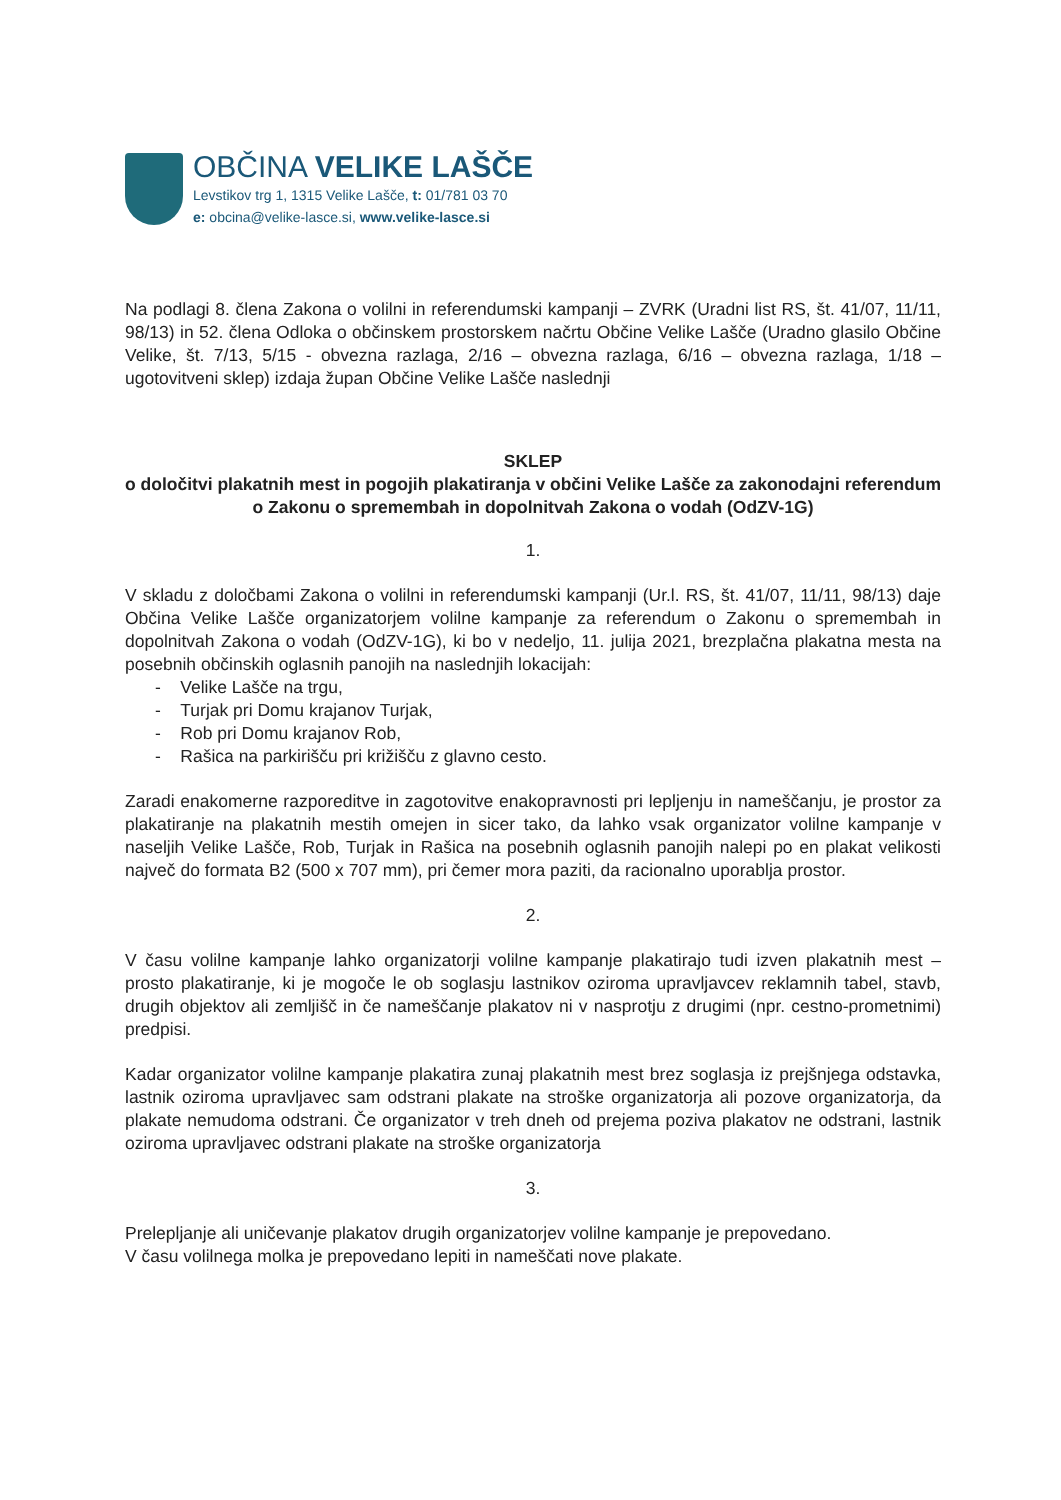OBČINA VELIKE LAŠČE
Levstikov trg 1, 1315 Velike Lašče, t: 01/781 03 70
e: obcina@velike-lasce.si, www.velike-lasce.si
Na podlagi 8. člena Zakona o volilni in referendumski kampanji – ZVRK (Uradni list RS, št. 41/07, 11/11, 98/13) in 52. člena Odloka o občinskem prostorskem načrtu Občine Velike Lašče (Uradno glasilo Občine Velike, št. 7/13, 5/15 - obvezna razlaga, 2/16 – obvezna razlaga, 6/16 – obvezna razlaga, 1/18 – ugotovitveni sklep) izdaja župan Občine Velike Lašče naslednji
SKLEP
o določitvi plakatnih mest in pogojih plakatiranja v občini Velike Lašče za zakonodajni referendum o Zakonu o spremembah in dopolnitvah Zakona o vodah (OdZV-1G)
1.
V skladu z določbami Zakona o volilni in referendumski kampanji (Ur.l. RS, št. 41/07, 11/11, 98/13) daje Občina Velike Lašče organizatorjem volilne kampanje za referendum o Zakonu o spremembah in dopolnitvah Zakona o vodah (OdZV-1G), ki bo v nedeljo, 11. julija 2021, brezplačna plakatna mesta na posebnih občinskih oglasnih panojih na naslednjih lokacijah:
- Velike Lašče na trgu,
- Turjak pri Domu krajanov Turjak,
- Rob pri Domu krajanov Rob,
- Rašica na parkirišču pri križišču z glavno cesto.
Zaradi enakomerne razporeditve in zagotovitve enakopravnosti pri lepljenju in nameščanju, je prostor za plakatiranje na plakatnih mestih omejen in sicer tako, da lahko vsak organizator volilne kampanje v naseljih Velike Lašče, Rob, Turjak in Rašica na posebnih oglasnih panojih nalepi po en plakat velikosti največ do formata B2 (500 x 707 mm), pri čemer mora paziti, da racionalno uporablja prostor.
2.
V času volilne kampanje lahko organizatorji volilne kampanje plakatirajo tudi izven plakatnih mest – prosto plakatiranje, ki je mogoče le ob soglasju lastnikov oziroma upravljavcev reklamnih tabel, stavb, drugih objektov ali zemljišč in če nameščanje plakatov ni v nasprotju z drugimi (npr. cestno-prometnimi) predpisi.
Kadar organizator volilne kampanje plakatira zunaj plakatnih mest brez soglasja iz prejšnjega odstavka, lastnik oziroma upravljavec sam odstrani plakate na stroške organizatorja ali pozove organizatorja, da plakate nemudoma odstrani. Če organizator v treh dneh od prejema poziva plakatov ne odstrani, lastnik oziroma upravljavec odstrani plakate na stroške organizatorja
3.
Prelepljanje ali uničevanje plakatov drugih organizatorjev volilne kampanje je prepovedano.
V času volilnega molka je prepovedano lepiti in nameščati nove plakate.